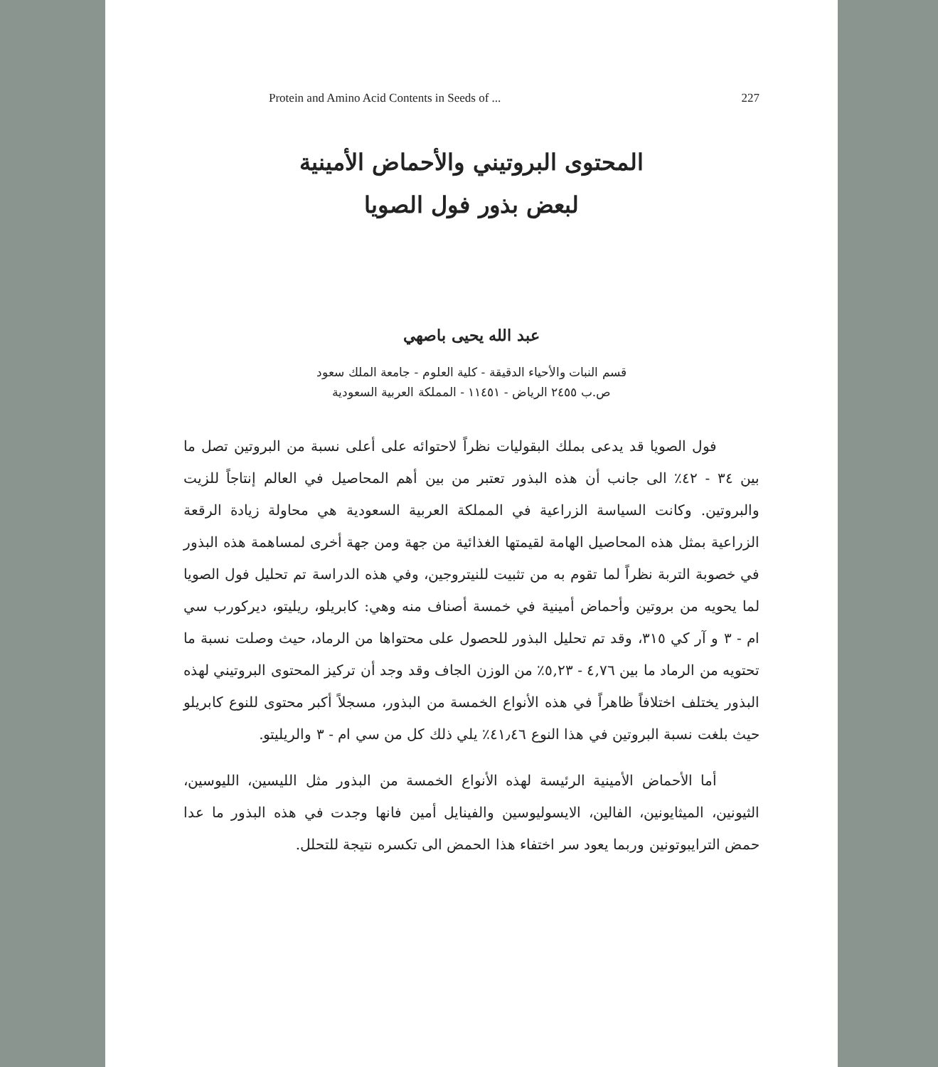Protein and Amino Acid Contents in Seeds of ... 227
المحتوى البروتيني والأحماض الأمينية
لبعض بذور فول الصويا
عبد الله يحيى باصهي
قسم النبات والأحياء الدقيقة - كلية العلوم - جامعة الملك سعود
ص.ب ٢٤٥٥ الرياض - ١١٤٥١ - المملكة العربية السعودية
فول الصويا قد يدعى بملك البقوليات نظراً لاحتوائه على أعلى نسبة من البروتين تصل ما بين ٣٤ - ٤٢٪ الى جانب أن هذه البذور تعتبر من بين أهم المحاصيل في العالم إنتاجاً للزيت والبروتين. وكانت السياسة الزراعية في المملكة العربية السعودية هي محاولة زيادة الرقعة الزراعية بمثل هذه المحاصيل الهامة لقيمتها الغذائية من جهة ومن جهة أخرى لمساهمة هذه البذور في خصوبة التربة نظراً لما تقوم به من تثبيت للنيتروجين، وفي هذه الدراسة تم تحليل فول الصويا لما يحويه من بروتين وأحماض أمينية في خمسة أصناف منه وهي: كابريلو، ريليتو، ديركورب سي ام - ٣ و آر كي ٣١٥، وقد تم تحليل البذور للحصول على محتواها من الرماد، حيث وصلت نسبة ما تحتويه من الرماد ما بين ٤,٧٦ - ٥,٢٣٪ من الوزن الجاف وقد وجد أن تركيز المحتوى البروتيني لهذه البذور يختلف اختلافاً ظاهراً في هذه الأنواع الخمسة من البذور، مسجلاً أكبر محتوى للنوع كابريلو حيث بلغت نسبة البروتين في هذا النوع ٤١٫٤٦٪ يلي ذلك كل من سي ام - ٣ والريليتو.
أما الأحماض الأمينية الرئيسة لهذه الأنواع الخمسة من البذور مثل الليسين، الليوسين، الثيونين، الميثايونين، الفالين، الايسوليوسين والفينايل أمين فانها وجدت في هذه البذور ما عدا حمض الترايبوتونين وربما يعود سر اختفاء هذا الحمض الى تكسره نتيجة للتحلل.